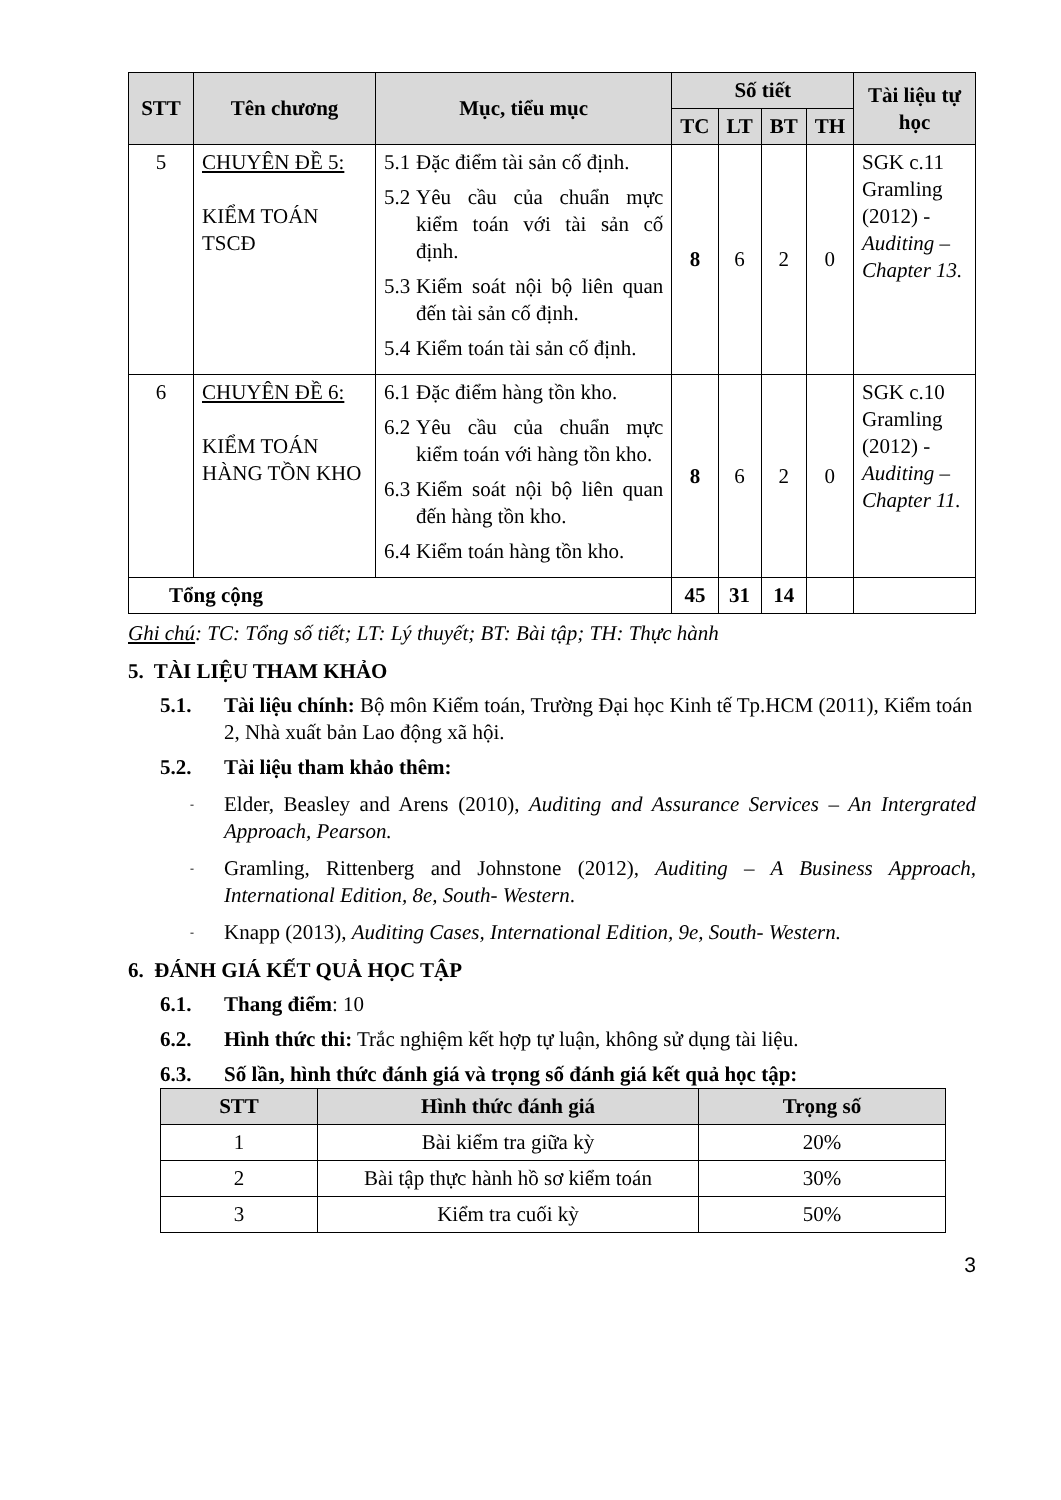| STT | Tên chương | Mục, tiểu mục | Số tiết | | | | Tài liệu tự học |
| --- | --- | --- | --- | --- | --- | --- | --- |
| | | | TC | LT | BT | TH | |
| 5 | CHUYÊN ĐỀ 5: KIỂM TOÁN TSCĐ | 5.1 Đặc điểm tài sản cố định. 5.2 Yêu cầu của chuẩn mực kiểm toán với tài sản cố định. 5.3 Kiểm soát nội bộ liên quan đến tài sản cố định. 5.4 Kiểm toán tài sản cố định. | 8 | 6 | 2 | 0 | SGK c.11 Gramling (2012) - Auditing – Chapter 13. |
| 6 | CHUYÊN ĐỀ 6: KIỂM TOÁN HÀNG TỒN KHO | 6.1 Đặc điểm hàng tồn kho. 6.2 Yêu cầu của chuẩn mực kiểm toán với hàng tồn kho. 6.3 Kiểm soát nội bộ liên quan đến hàng tồn kho. 6.4 Kiểm toán hàng tồn kho. | 8 | 6 | 2 | 0 | SGK c.10 Gramling (2012) - Auditing – Chapter 11. |
| Tổng cộng | | | 45 | 31 | 14 | | |
Ghi chú: TC: Tổng số tiết; LT: Lý thuyết; BT: Bài tập; TH: Thực hành
5. TÀI LIỆU THAM KHẢO
5.1. Tài liệu chính: Bộ môn Kiểm toán, Trường Đại học Kinh tế Tp.HCM (2011), Kiểm toán 2, Nhà xuất bản Lao động xã hội.
5.2. Tài liệu tham khảo thêm:
- Elder, Beasley and Arens (2010), Auditing and Assurance Services – An Intergrated Approach, Pearson.
- Gramling, Rittenberg and Johnstone (2012), Auditing – A Business Approach, International Edition, 8e, South- Western.
- Knapp (2013), Auditing Cases, International Edition, 9e, South- Western.
6. ĐÁNH GIÁ KẾT QUẢ HỌC TẬP
6.1. Thang điểm: 10
6.2. Hình thức thi: Trắc nghiệm kết hợp tự luận, không sử dụng tài liệu.
6.3. Số lần, hình thức đánh giá và trọng số đánh giá kết quả học tập:
| STT | Hình thức đánh giá | Trọng số |
| --- | --- | --- |
| 1 | Bài kiểm tra giữa kỳ | 20% |
| 2 | Bài tập thực hành hồ sơ kiểm toán | 30% |
| 3 | Kiểm tra cuối kỳ | 50% |
3